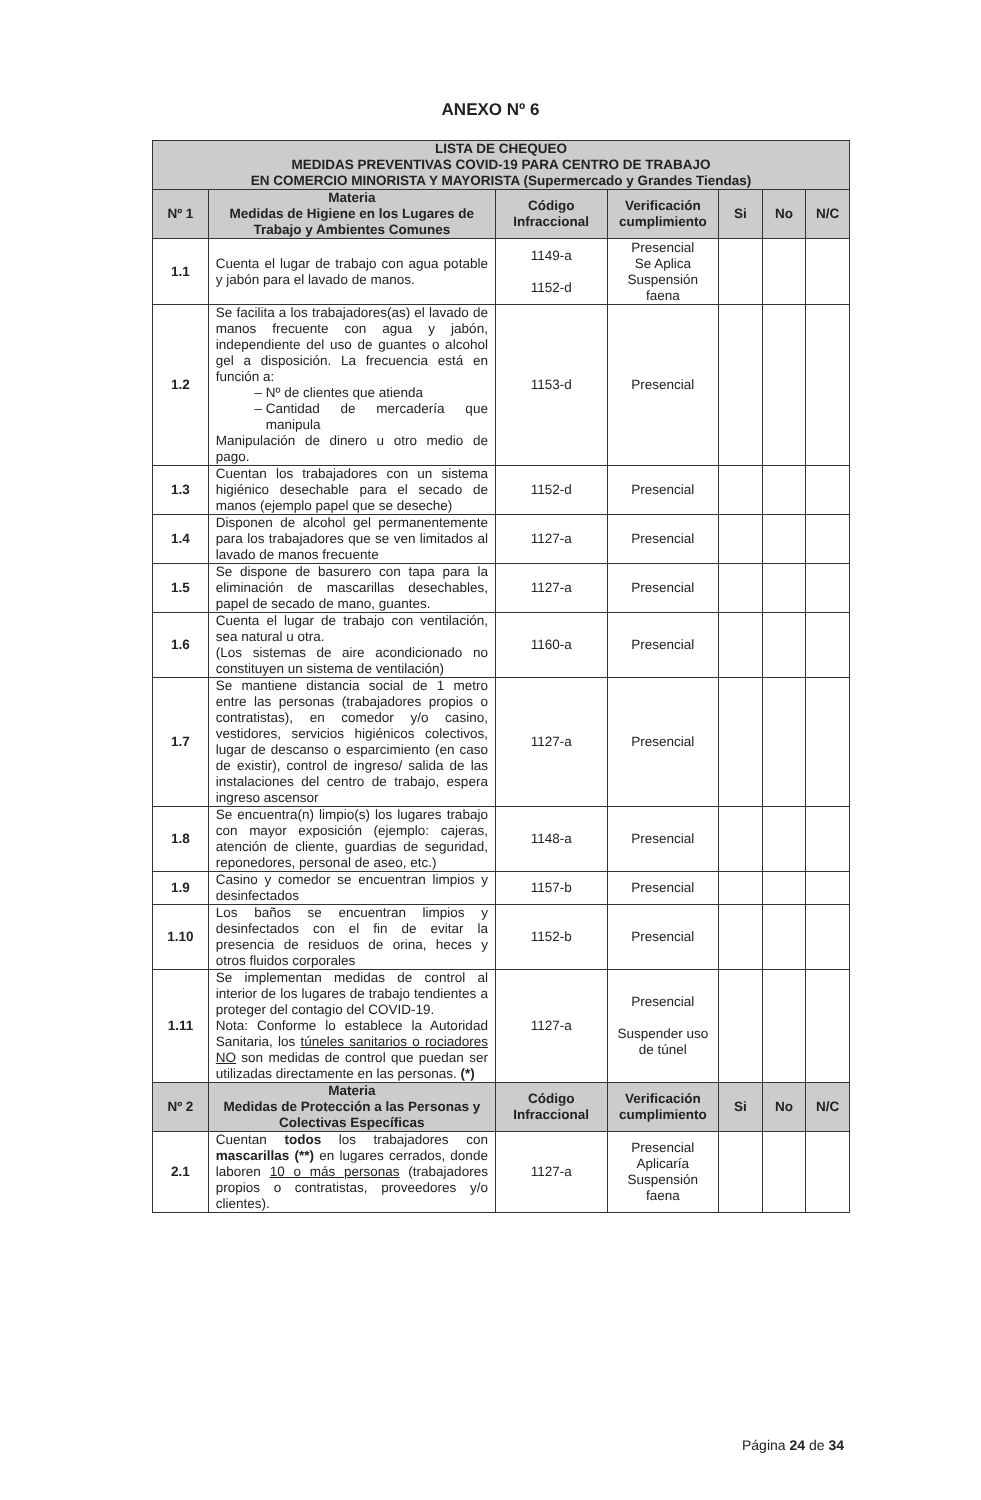ANEXO Nº 6
| LISTA DE CHEQUEO MEDIDAS PREVENTIVAS COVID-19 PARA CENTRO DE TRABAJO EN COMERCIO MINORISTA Y MAYORISTA (Supermercado y Grandes Tiendas) | | | | | | |
| --- | --- | --- | --- | --- | --- | --- |
| Nº 1 | Materia Medidas de Higiene en los Lugares de Trabajo y Ambientes Comunes | Código Infraccional | Verificación cumplimiento | Si | No | N/C |
| 1.1 | Cuenta el lugar de trabajo con agua potable y jabón para el lavado de manos. | 1149-a 1152-d | Presencial Se Aplica Suspensión faena | | | |
| 1.2 | Se facilita a los trabajadores(as) el lavado de manos frecuente con agua y jabón, independiente del uso de guantes o alcohol gel a disposición. La frecuencia está en función a: Nº de clientes que atienda Cantidad de mercadería que manipula Manipulación de dinero u otro medio de pago. | 1153-d | Presencial | | | |
| 1.3 | Cuentan los trabajadores con un sistema higiénico desechable para el secado de manos (ejemplo papel que se deseche) | 1152-d | Presencial | | | |
| 1.4 | Disponen de alcohol gel permanentemente para los trabajadores que se ven limitados al lavado de manos frecuente | 1127-a | Presencial | | | |
| 1.5 | Se dispone de basurero con tapa para la eliminación de mascarillas desechables, papel de secado de mano, guantes. | 1127-a | Presencial | | | |
| 1.6 | Cuenta el lugar de trabajo con ventilación, sea natural u otra. (Los sistemas de aire acondicionado no constituyen un sistema de ventilación) | 1160-a | Presencial | | | |
| 1.7 | Se mantiene distancia social de 1 metro entre las personas (trabajadores propios o contratistas), en comedor y/o casino, vestidores, servicios higiénicos colectivos, lugar de descanso o esparcimiento (en caso de existir), control de ingreso/ salida de las instalaciones del centro de trabajo, espera ingreso ascensor | 1127-a | Presencial | | | |
| 1.8 | Se encuentra(n) limpio(s) los lugares trabajo con mayor exposición (ejemplo: cajeras, atención de cliente, guardias de seguridad, reponedores, personal de aseo, etc.) | 1148-a | Presencial | | | |
| 1.9 | Casino y comedor se encuentran limpios y desinfectados | 1157-b | Presencial | | | |
| 1.10 | Los baños se encuentran limpios y desinfectados con el fin de evitar la presencia de residuos de orina, heces y otros fluidos corporales | 1152-b | Presencial | | | |
| 1.11 | Se implementan medidas de control al interior de los lugares de trabajo tendientes a proteger del contagio del COVID-19. Nota: Conforme lo establece la Autoridad Sanitaria, los túneles sanitarios o rociadores NO son medidas de control que puedan ser utilizadas directamente en las personas. (*) | 1127-a | Presencial Suspender uso de túnel | | | |
| Nº 2 | Materia Medidas de Protección a las Personas y Colectivas Específicas | Código Infraccional | Verificación cumplimiento | Si | No | N/C |
| 2.1 | Cuentan todos los trabajadores con mascarillas (**) en lugares cerrados, donde laboren 10 o más personas (trabajadores propios o contratistas, proveedores y/o clientes). | 1127-a | Presencial Aplicaría Suspensión faena | | | |
Página 24 de 34